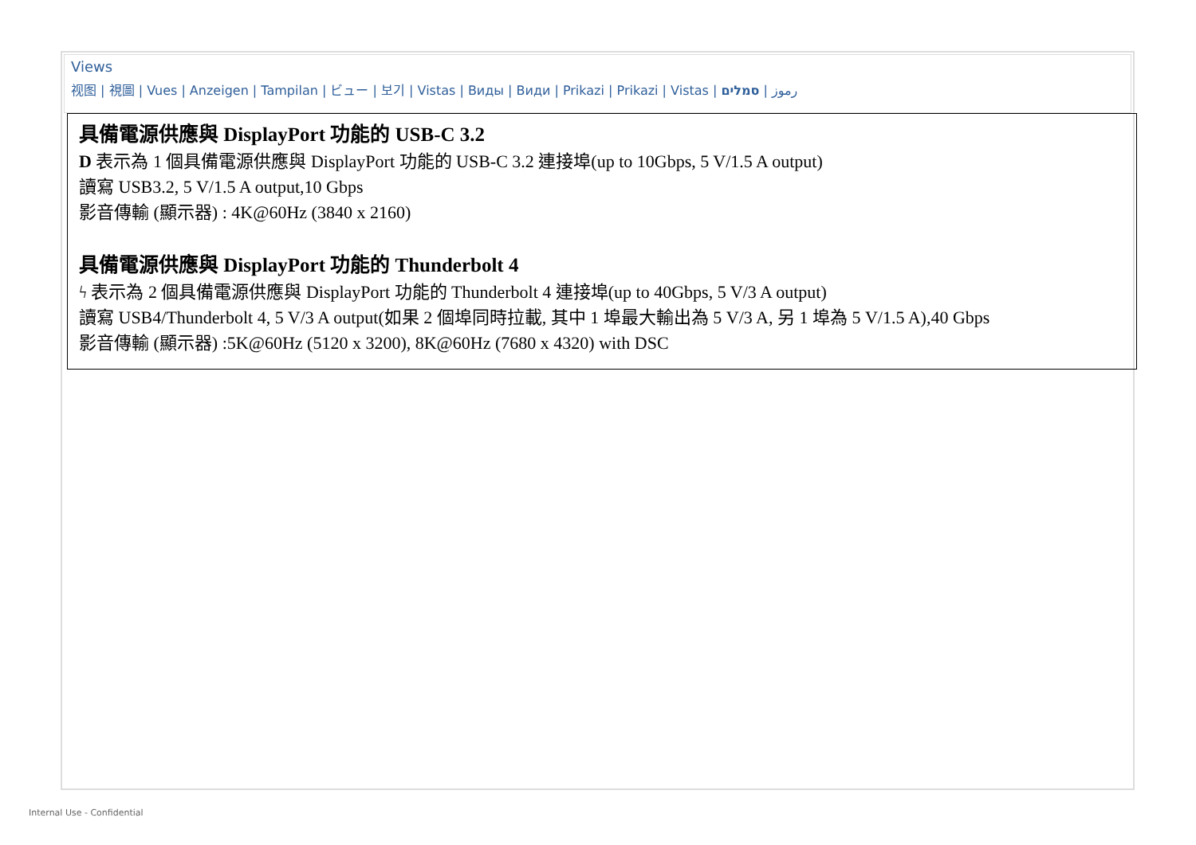Views
视图 | 視圖 | Vues | Anzeigen | Tampilan | ビュー | 보기 | Vistas | Виды | Види | Prikazi | Prikazi | Vistas | رموز | סמלים
具備電源供應與 DisplayPort 功能的 USB-C 3.2
D 表示為 1 個具備電源供應與 DisplayPort 功能的 USB-C 3.2 連接埠(up to 10Gbps, 5 V/1.5 A output)
讀寫 USB3.2, 5 V/1.5 A output,10 Gbps
影音傳輸 (顯示器) : 4K@60Hz (3840 x 2160)
具備電源供應與 DisplayPort 功能的 Thunderbolt 4
ϟ 表示為 2 個具備電源供應與 DisplayPort 功能的 Thunderbolt 4 連接埠(up to 40Gbps, 5 V/3 A output)
讀寫 USB4/Thunderbolt 4, 5 V/3 A output(如果 2 個埠同時拉載, 其中 1 埠最大輸出為 5 V/3 A, 另 1 埠為 5 V/1.5 A),40 Gbps
影音傳輸 (顯示器) :5K@60Hz (5120 x 3200), 8K@60Hz (7680 x 4320) with DSC
Internal Use - Confidential